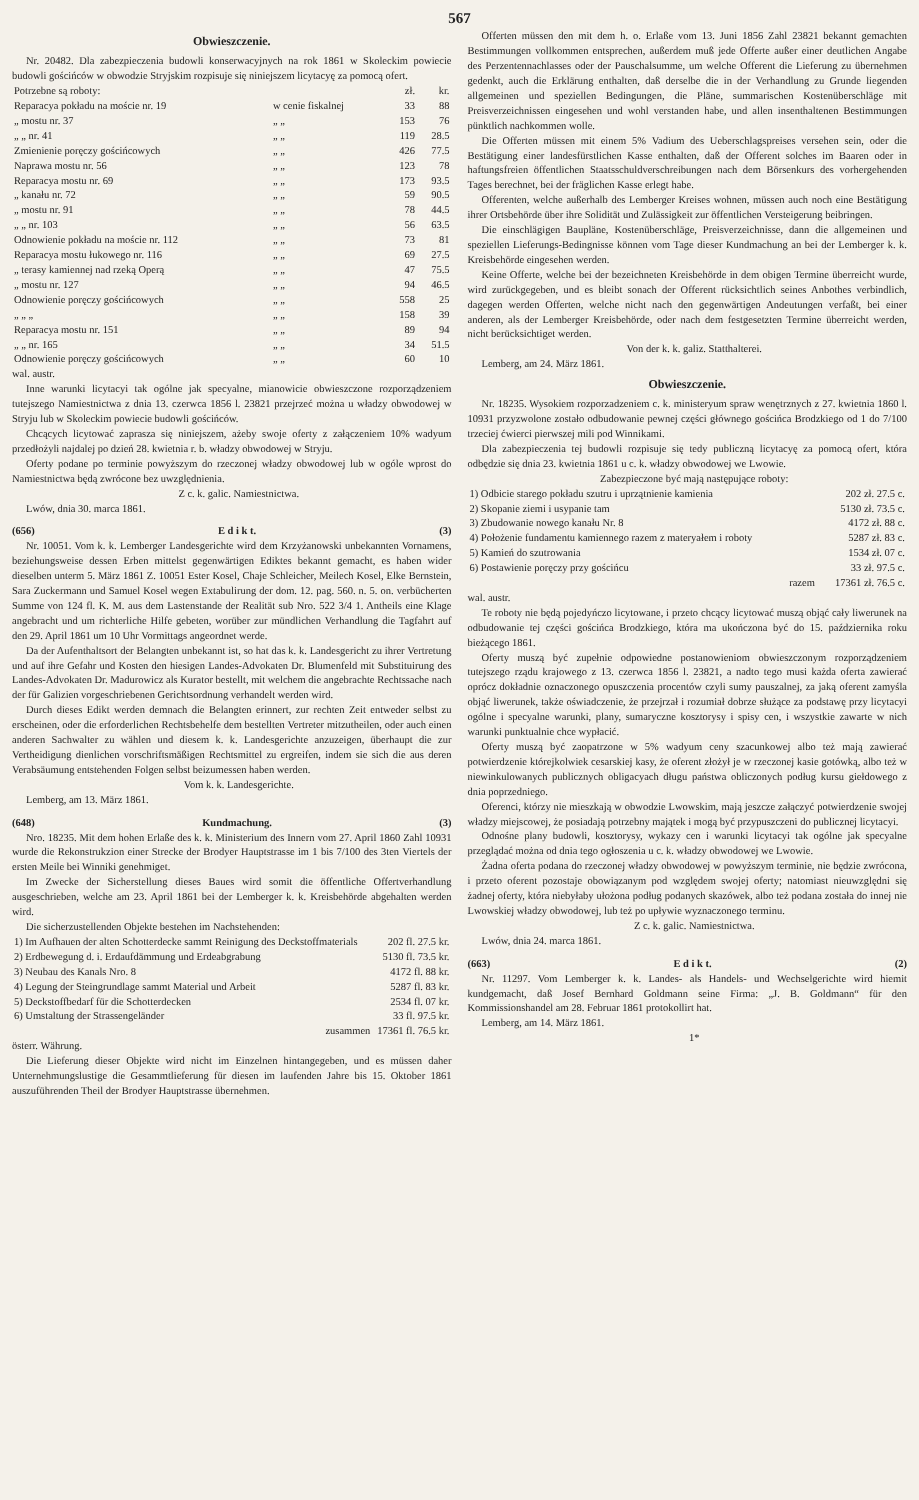567
Obwieszczenie.
Nr. 20482. Dla zabezpieczenia budowli konserwacyjnych na rok 1861 w Skoleckim powiecie budowli gościńców w obwodzie Stryjskim rozpisuje się niniejszem licytacyę za pomocą ofert.
| Potrzebne są roboty: | | zł. | kr. |
| Reparacya pokładu na moście nr. 19 | w cenie fiskalnej | 33 | 88 |
| „ mostu nr. 37 | „ „ | 153 | 76 |
| „ „ nr. 41 | „ „ | 119 | 28.5 |
| Zmienienie poręczy gościńcowych | „ „ | 426 | 77.5 |
| Naprawa mostu nr. 56 | „ „ | 123 | 78 |
| Reparacya mostu nr. 69 | „ „ | 173 | 93.5 |
| „ kanału nr. 72 | „ „ | 59 | 90.5 |
| „ mostu nr. 91 | „ „ | 78 | 44.5 |
| „ „ nr. 103 | „ „ | 56 | 63.5 |
| Odnowienie pokładu na moście nr. 112 | „ „ | 73 | 81 |
| Reparacya mostu łukowego nr. 116 | „ „ | 69 | 27.5 |
| „ terasy kamiennej nad rzeką Operą | „ „ | 47 | 75.5 |
| „ mostu nr. 127 | „ „ | 94 | 46.5 |
| Odnowienie poręczy gościńcowych | „ „ | 558 | 25 |
| „ „ „ | „ „ | 158 | 39 |
| Reparacya mostu nr. 151 | „ „ | 89 | 94 |
| „ „ nr. 165 | „ „ | 34 | 51.5 |
| Odnowienie poręczy gościńcowych | „ „ | 60 | 10 |
wal. austr.
Inne warunki licytacyi tak ogólne jak specyalne, mianowicie obwieszczone rozporządzeniem tutejszego Namiestnictwa z dnia 13. czerwca 1856 l. 23821 przejrzeć można u władzy obwodowej w Stryju lub w Skoleckim powiecie budowli gościńców.
Chcących licytować zaprasza się niniejszem, ażeby swoje oferty z załączeniem 10% wadyum przedłożyli najdalej po dzień 28. kwietnia r. b. władzy obwodowej w Stryju.
Oferty podane po terminie powyższym do rzeczonej władzy obwodowej lub w ogóle wprost do Namiestnictwa będą zwrócone bez uwzględnienia.
Z c. k. galic. Namiestnictwa.
Lwów, dnia 30. marca 1861.
(656) E d i k t. (3)
Nr. 10051. Vom k. k. Lemberger Landesgerichte wird dem Krzyżanowski unbekannten Vornamens, beziehungsweise dessen Erben mittelst gegenwärtigen Ediktes bekannt gemacht, es haben wider dieselben unterm 5. März 1861 Z. 10051 Ester Kosel, Chaje Schleicher, Meilech Kosel, Elke Bernstein, Sara Zuckermann und Samuel Kosel wegen Extabulirung der dom. 12. pag. 560. n. 5. on. verbücherten Summe von 124 fl. K. M. aus dem Lastenstande der Realität sub Nro. 522 3/4 1. Antheils eine Klage angebracht und um richterliche Hilfe gebeten, worüber zur mündlichen Verhandlung die Tagfahrt auf den 29. April 1861 um 10 Uhr Vormittags angeordnet werde.
Da der Aufenthaltsort der Belangten unbekannt ist, so hat das k. k. Landesgericht zu ihrer Vertretung und auf ihre Gefahr und Kosten den hiesigen Landes-Advokaten Dr. Blumenfeld mit Substituirung des Landes-Advokaten Dr. Madurowicz als Kurator bestellt, mit welchem die angebrachte Rechtssache nach der für Galizien vorgeschriebenen Gerichtsordnung verhandelt werden wird.
Durch dieses Edikt werden demnach die Belangten erinnert, zur rechten Zeit entweder selbst zu erscheinen, oder die erforderlichen Rechtsbehelfe dem bestellten Vertreter mitzutheilen, oder auch einen anderen Sachwalter zu wählen und diesem k. k. Landesgerichte anzuzeigen, überhaupt die zur Vertheidigung dienlichen vorschriftsmäßigen Rechtsmittel zu ergreifen, indem sie sich die aus deren Verabsäumung entstehenden Folgen selbst beizumessen haben werden.
Vom k. k. Landesgerichte.
Lemberg, am 13. März 1861.
(648) Kundmachung. (3)
Nro. 18235. Mit dem hohen Erlaße des k. k. Ministerium des Innern vom 27. April 1860 Zahl 10931 wurde die Rekonstrukzion einer Strecke der Brodyer Hauptstrasse im 1 bis 7/100 des 3ten Viertels der ersten Meile bei Winniki genehmiget.
Im Zwecke der Sicherstellung dieses Baues wird somit die öffentliche Offertverhandlung ausgeschrieben, welche am 23. April 1861 bei der Lemberger k. k. Kreisbehörde abgehalten werden wird.
Die sicherzustellenden Objekte bestehen im Nachstehenden:
| 1) Im Aufhauen der alten Schotterdecke sammt Reinigung des Deckstoffmaterials | 202 fl. 27.5 kr. |
| 2) Erdbewegung d. i. Erdaufdämmung und Erdeabgrabung | 5130 fl. 73.5 kr. |
| 3) Neubau des Kanals Nro. 8 | 4172 fl. 88 kr. |
| 4) Legung der Steingrundlage sammt Material und Arbeit | 5287 fl. 83 kr. |
| 5) Deckstoffbedarf für die Schotterdecken | 2534 fl. 07 kr. |
| 6) Umstaltung der Strassengeländer | 33 fl. 97.5 kr. |
| zusammen | 17361 fl. 76.5 kr. |
österr. Währung.
Die Lieferung dieser Objekte wird nicht im Einzelnen hintangegeben, und es müssen daher Unternehmungslustige die Gesammtlieferung für diesen im laufenden Jahre bis 15. Oktober 1861 auszuführenden Theil der Brodyer Hauptstrasse übernehmen.
Offerten müssen den mit dem h. o. Erlaße vom 13. Juni 1856 Zahl 23821 bekannt gemachten Bestimmungen vollkommen entsprechen, außerdem muß jede Offerte außer einer deutlichen Angabe des Perzentennachlasses oder der Pauschalsumme, um welche Offerent die Lieferung zu übernehmen gedenkt, auch die Erklärung enthalten, daß derselbe die in der Verhandlung zu Grunde liegenden allgemeinen und speziellen Bedingungen, die Pläne, summarischen Kostenüberschläge mit Preisverzeichnissen eingesehen und wohl verstanden habe, und allen insenthaltenen Bestimmungen pünktlich nachkommen wolle.
Die Offerten müssen mit einem 5% Vadium des Ueberschlagspreises versehen sein, oder die Bestätigung einer landesfürstlichen Kasse enthalten, daß der Offerent solches im Baaren oder in haftungsfreien öffentlichen Staatsschuldverschreibungen nach dem Börsenkurs des vorhergehenden Tages berechnet, bei der fräglichen Kasse erlegt habe.
Offerenten, welche außerhalb des Lemberger Kreises wohnen, müssen auch noch eine Bestätigung ihrer Ortsbehörde über ihre Solidität und Zulässigkeit zur öffentlichen Versteigerung beibringen.
Die einschlägigen Baupläne, Kostenüberschläge, Preisverzeichnisse, dann die allgemeinen und speziellen Lieferungs-Bedingnisse können vom Tage dieser Kundmachung an bei der Lemberger k. k. Kreisbehörde eingesehen werden.
Keine Offerte, welche bei der bezeichneten Kreisbehörde in dem obigen Termine überreicht wurde, wird zurückgegeben, und es bleibt sonach der Offerent rücksichtlich seines Anbothes verbindlich, dagegen werden Offerten, welche nicht nach den gegenwärtigen Andeutungen verfaßt, bei einer anderen, als der Lemberger Kreisbehörde, oder nach dem festgesetzten Termine überreicht werden, nicht berücksichtiget werden.
Von der k. k. galiz. Statthalterei.
Lemberg, am 24. März 1861.
Obwieszczenie.
Nr. 18235. Wysokiem rozporzadzeniem c. k. ministeryum spraw wenętrznych z 27. kwietnia 1860 l. 10931 przyzwolone zostało odbudowanie pewnej części głównego gościńca Brodzkiego od 1 do 7/100 trzeciej ćwierci pierwszej mili pod Winnikami.
Dla zabezpieczenia tej budowli rozpisuje się tedy publiczną licytacyę za pomocą ofert, która odbędzie się dnia 23. kwietnia 1861 u c. k. władzy obwodowej we Lwowie.
Zabezpieczone być mają następujące roboty:
| 1) Odbicie starego pokładu szutru i uprzątnienie kamienia | 202 zł. 27.5 c. |
| 2) Skopanie ziemi i usypanie tam | 5130 zł. 73.5 c. |
| 3) Zbudowanie nowego kanału Nr. 8 | 4172 zł. 88 c. |
| 4) Położenie fundamentu kamiennego razem z materyałem i roboty | 5287 zł. 83 c. |
| 5) Kamień do szutrowania | 1534 zł. 07 c. |
| 6) Postawienie poręczy przy gościńcu | 33 zł. 97.5 c. |
| razem | 17361 zł. 76.5 c. |
wal. austr.
Te roboty nie będą pojedyńczo licytowane, i przeto chcący licytować muszą objąć cały liwerunek na odbudowanie tej części gościńca Brodzkiego, która ma ukończona być do 15. października roku bieżącego 1861.
Oferty muszą być zupełnie odpowiedne postanowieniom obwieszczonym rozporządzeniem tutejszego rządu krajowego z 13. czerwca 1856 l. 23821, a nadto tego musi każda oferta zawierać oprócz dokładnie oznaczonego opuszczenia procentów czyli sumy pauszalnej, za jaką oferent zamyśla objąć liwerunek, także oświadczenie, że przejrzał i rozumiał dobrze służące za podstawę przy licytacyi ogólne i specyalne warunki, plany, sumaryczne kosztorysy i spisy cen, i wszystkie zawarte w nich warunki punktualnie chce wypłacić.
Oferty muszą być zaopatrzone w 5% wadyum ceny szacunkowej albo też mają zawierać potwierdzenie którejkolwiek cesarskiej kasy, że oferent złożył je w rzeczonej kasie gotówką, albo też w niewinkulowanych publicznych obligacyach długu państwa obliczonych podług kursu giełdowego z dnia poprzedniego.
Oferenci, którzy nie mieszkają w obwodzie Lwowskim, mają jeszcze załączyć potwierdzenie swojej władzy miejscowej, że posiadają potrzebny majątek i mogą być przypuszczeni do publicznej licytacyi.
Odnośne plany budowli, kosztorysy, wykazy cen i warunki licytacyi tak ogólne jak specyalne przeglądać można od dnia tego ogłoszenia u c. k. władzy obwodowej we Lwowie.
Żadna oferta podana do rzeczonej władzy obwodowej w powyższym terminie, nie będzie zwrócona, i przeto oferent pozostaje obowiązanym pod względem swojej oferty; natomiast nieuwzględni się żadnej oferty, która niebyłaby ułożona podług podanych skazówek, albo też podana została do innej nie Lwowskiej władzy obwodowej, lub też po upływie wyznaczonego terminu.
Z c. k. galic. Namiestnictwa.
Lwów, dnia 24. marca 1861.
(663) E d i k t. (2)
Nr. 11297. Vom Lemberger k. k. Landes- als Handels- und Wechselgerichte wird hiemit kundgemacht, daß Josef Bernhard Goldmann seine Firma: „J. B. Goldmann“ für den Kommissionshandel am 28. Februar 1861 protokollirt hat.
Lemberg, am 14. März 1861.
1*